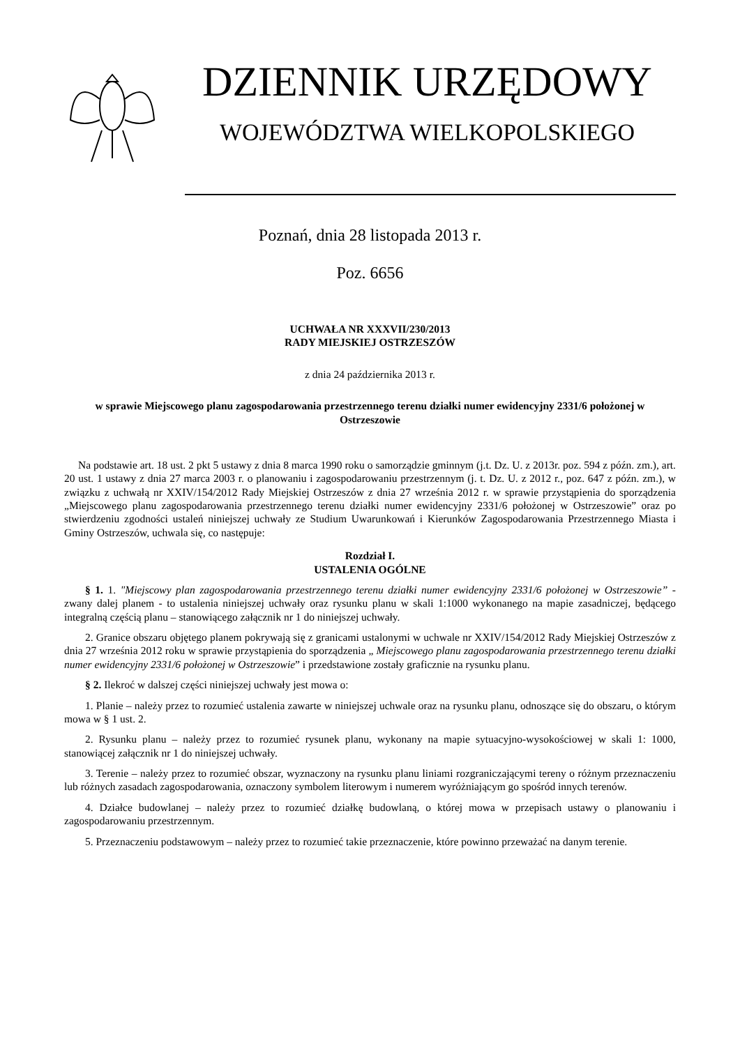DZIENNIK URZĘDOWY
WOJEWÓDZTWA WIELKOPOLSKIEGO
Poznań, dnia 28 listopada 2013 r.
Poz. 6656
UCHWAŁA NR XXXVII/230/2013
RADY MIEJSKIEJ OSTRZESZÓW
z dnia 24 października 2013 r.
w sprawie Miejscowego planu zagospodarowania przestrzennego terenu działki numer ewidencyjny 2331/6 położonej w Ostrzeszowie
Na podstawie art. 18 ust. 2 pkt 5 ustawy z dnia 8 marca 1990 roku o samorządzie gminnym (j.t. Dz. U. z 2013r. poz. 594 z późn. zm.), art. 20 ust. 1 ustawy z dnia 27 marca 2003 r. o planowaniu i zagospodarowaniu przestrzennym (j. t. Dz. U. z 2012 r., poz. 647 z późn. zm.), w związku z uchwałą nr XXIV/154/2012 Rady Miejskiej Ostrzeszów z dnia 27 września 2012 r. w sprawie przystąpienia do sporządzenia „Miejscowego planu zagospodarowania przestrzennego terenu działki numer ewidencyjny 2331/6 położonej w Ostrzeszowie” oraz po stwierdzeniu zgodności ustaleń niniejszej uchwały ze Studium Uwarunkowań i Kierunków Zagospodarowania Przestrzennego Miasta i Gminy Ostrzeszów, uchwala się, co następuje:
Rozdział I.
USTALENIA OGÓLNE
§ 1. 1. "Miejscowy plan zagospodarowania przestrzennego terenu działki numer ewidencyjny 2331/6 położonej w Ostrzeszowie” - zwany dalej planem - to ustalenia niniejszej uchwały oraz rysunku planu w skali 1:1000 wykonanego na mapie zasadniczej, będącego integralną częścią planu – stanowiącego załącznik nr 1 do niniejszej uchwały.
2. Granice obszaru objętego planem pokrywają się z granicami ustalonymi w uchwale nr XXIV/154/2012 Rady Miejskiej Ostrzeszów z dnia 27 września 2012 roku w sprawie przystąpienia do sporządzenia „ Miejscowego planu zagospodarowania przestrzennego terenu działki numer ewidencyjny 2331/6 położonej w Ostrzeszowie” i przedstawione zostały graficznie na rysunku planu.
§ 2. Ilekroć w dalszej części niniejszej uchwały jest mowa o:
1. Planie – należy przez to rozumieć ustalenia zawarte w niniejszej uchwale oraz na rysunku planu, odnoszące się do obszaru, o którym mowa w § 1 ust. 2.
2. Rysunku planu – należy przez to rozumieć rysunek planu, wykonany na mapie sytuacyjno-wysokościowej w skali 1: 1000, stanowiącej załącznik nr 1 do niniejszej uchwały.
3. Terenie – należy przez to rozumieć obszar, wyznaczony na rysunku planu liniami rozgraniczającymi tereny o różnym przeznaczeniu lub różnych zasadach zagospodarowania, oznaczony symbolem literowym i numerem wyróżniającym go spośród innych terenów.
4. Działce budowlanej – należy przez to rozumieć działkę budowlaną, o której mowa w przepisach ustawy o planowaniu i zagospodarowaniu przestrzennym.
5. Przeznaczeniu podstawowym – należy przez to rozumieć takie przeznaczenie, które powinno przeważać na danym terenie.